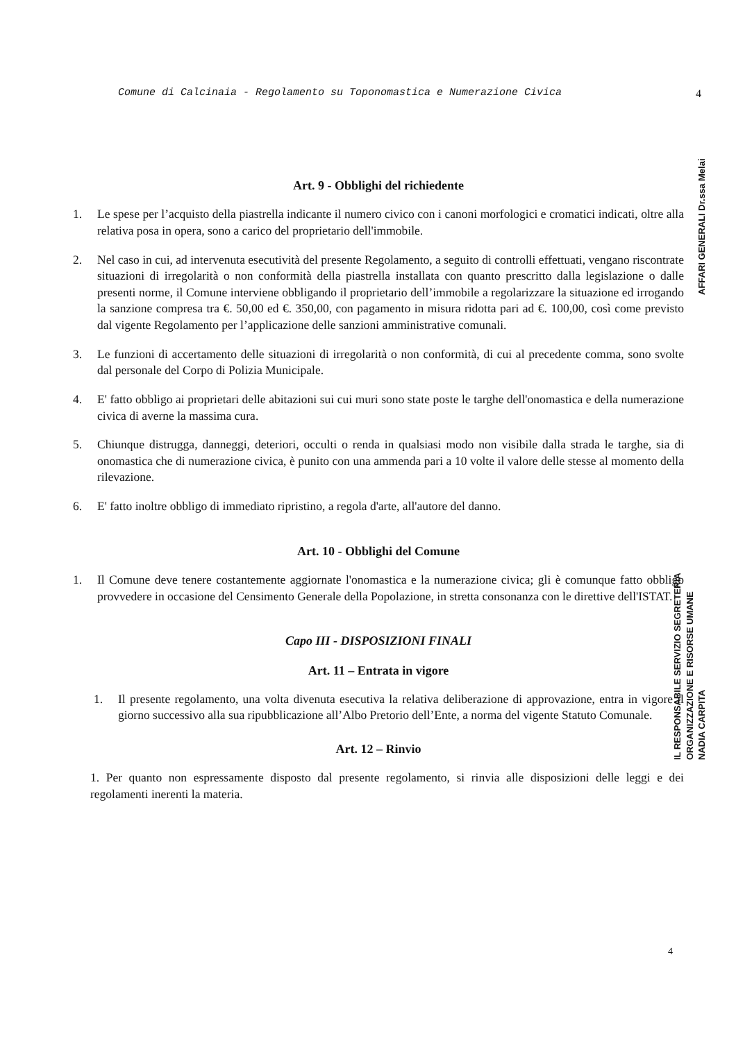Comune di Calcinaia - Regolamento su Toponomastica e Numerazione Civica 4
AFFARI GENERALI Dr.ssa Melai
IL RESPONSABILE SERVIZIO SEGRETERIA ORGANIZZAZIONE E RISORSE UMANE NADIA CARPITA
Art. 9 - Obblighi del richiedente
1. Le spese per l’acquisto della piastrella indicante il numero civico con i canoni morfologici e cromatici indicati, oltre alla relativa posa in opera, sono a carico del proprietario dell'immobile.
2. Nel caso in cui, ad intervenuta esecutività del presente Regolamento, a seguito di controlli effettuati, vengano riscontrate situazioni di irregolarità o non conformità della piastrella installata con quanto prescritto dalla legislazione o dalle presenti norme, il Comune interviene obbligando il proprietario dell’immobile a regolarizzare la situazione ed irrogando la sanzione compresa tra €. 50,00 ed €. 350,00, con pagamento in misura ridotta pari ad €. 100,00, così come previsto dal vigente Regolamento per l’applicazione delle sanzioni amministrative comunali.
3. Le funzioni di accertamento delle situazioni di irregolarità o non conformità, di cui al precedente comma, sono svolte dal personale del Corpo di Polizia Municipale.
4. E' fatto obbligo ai proprietari delle abitazioni sui cui muri sono state poste le targhe dell'onomastica e della numerazione civica di averne la massima cura.
5. Chiunque distrugga, danneggi, deteriori, occulti o renda in qualsiasi modo non visibile dalla strada le targhe, sia di onomastica che di numerazione civica, è punito con una ammenda pari a 10 volte il valore delle stesse al momento della rilevazione.
6. E' fatto inoltre obbligo di immediato ripristino, a regola d'arte, all'autore del danno.
Art. 10 - Obblighi del Comune
1. Il Comune deve tenere costantemente aggiornate l'onomastica e la numerazione civica; gli è comunque fatto obbligo provvedere in occasione del Censimento Generale della Popolazione, in stretta consonanza con le direttive dell'ISTAT.
Capo III - DISPOSIZIONI FINALI
Art. 11 – Entrata in vigore
1. Il presente regolamento, una volta divenuta esecutiva la relativa deliberazione di approvazione, entra in vigore il giorno successivo alla sua ripubblicazione all’Albo Pretorio dell’Ente, a norma del vigente Statuto Comunale.
Art. 12 – Rinvio
1. Per quanto non espressamente disposto dal presente regolamento, si rinvia alle disposizioni delle leggi e dei regolamenti inerenti la materia.
4